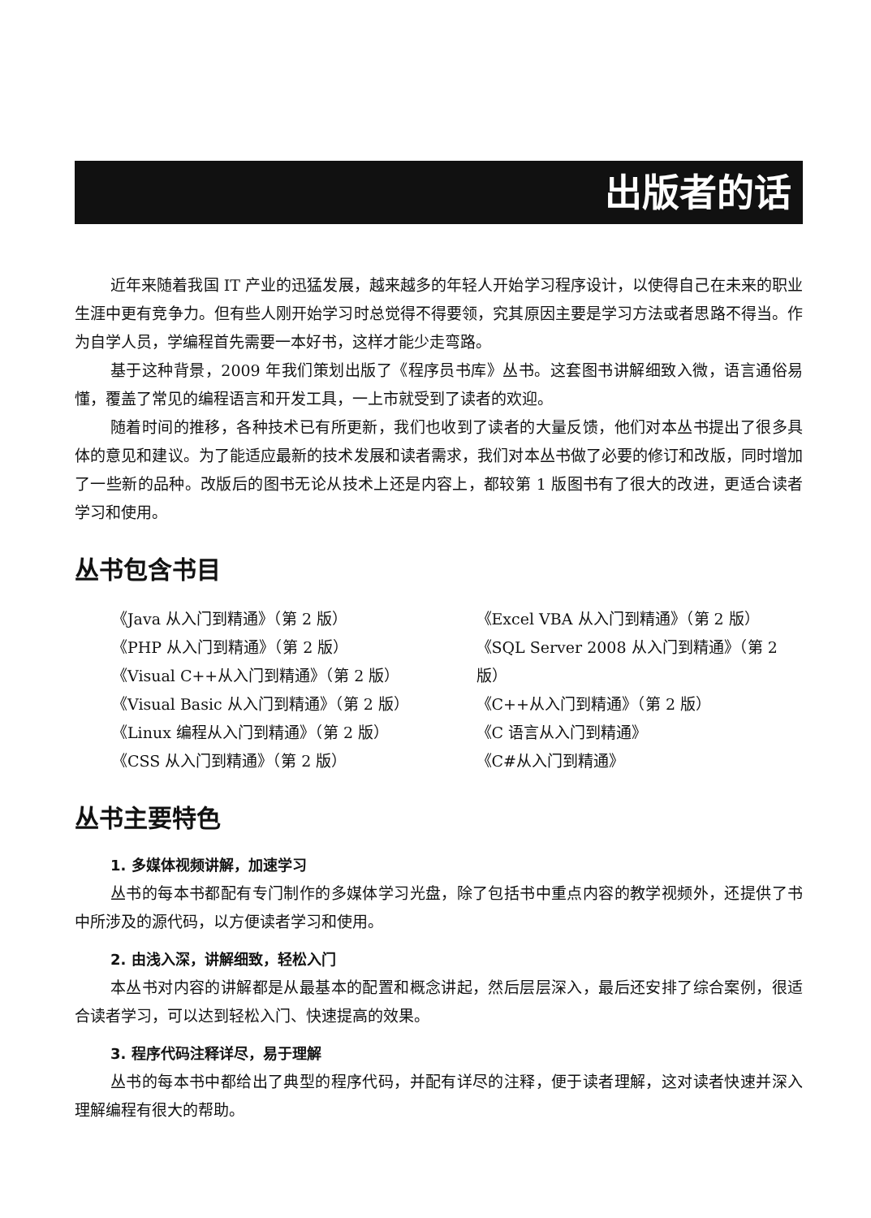出版者的话
近年来随着我国 IT 产业的迅猛发展，越来越多的年轻人开始学习程序设计，以使得自己在未来的职业生涯中更有竞争力。但有些人刚开始学习时总觉得不得要领，究其原因主要是学习方法或者思路不得当。作为自学人员，学编程首先需要一本好书，这样才能少走弯路。
基于这种背景，2009 年我们策划出版了《程序员书库》丛书。这套图书讲解细致入微，语言通俗易懂，覆盖了常见的编程语言和开发工具，一上市就受到了读者的欢迎。
随着时间的推移，各种技术已有所更新，我们也收到了读者的大量反馈，他们对本丛书提出了很多具体的意见和建议。为了能适应最新的技术发展和读者需求，我们对本丛书做了必要的修订和改版，同时增加了一些新的品种。改版后的图书无论从技术上还是内容上，都较第 1 版图书有了很大的改进，更适合读者学习和使用。
丛书包含书目
《Java 从入门到精通》（第 2 版）
《PHP 从入门到精通》（第 2 版）
《Visual C++从入门到精通》（第 2 版）
《Visual Basic 从入门到精通》（第 2 版）
《Linux 编程从入门到精通》（第 2 版）
《CSS 从入门到精通》（第 2 版）
《Excel VBA 从入门到精通》（第 2 版）
《SQL Server 2008 从入门到精通》（第 2 版）
《C++从入门到精通》（第 2 版）
《C 语言从入门到精通》
《C#从入门到精通》
丛书主要特色
1. 多媒体视频讲解，加速学习
丛书的每本书都配有专门制作的多媒体学习光盘，除了包括书中重点内容的教学视频外，还提供了书中所涉及的源代码，以方便读者学习和使用。
2. 由浅入深，讲解细致，轻松入门
本丛书对内容的讲解都是从最基本的配置和概念讲起，然后层层深入，最后还安排了综合案例，很适合读者学习，可以达到轻松入门、快速提高的效果。
3. 程序代码注释详尽，易于理解
丛书的每本书中都给出了典型的程序代码，并配有详尽的注释，便于读者理解，这对读者快速并深入理解编程有很大的帮助。